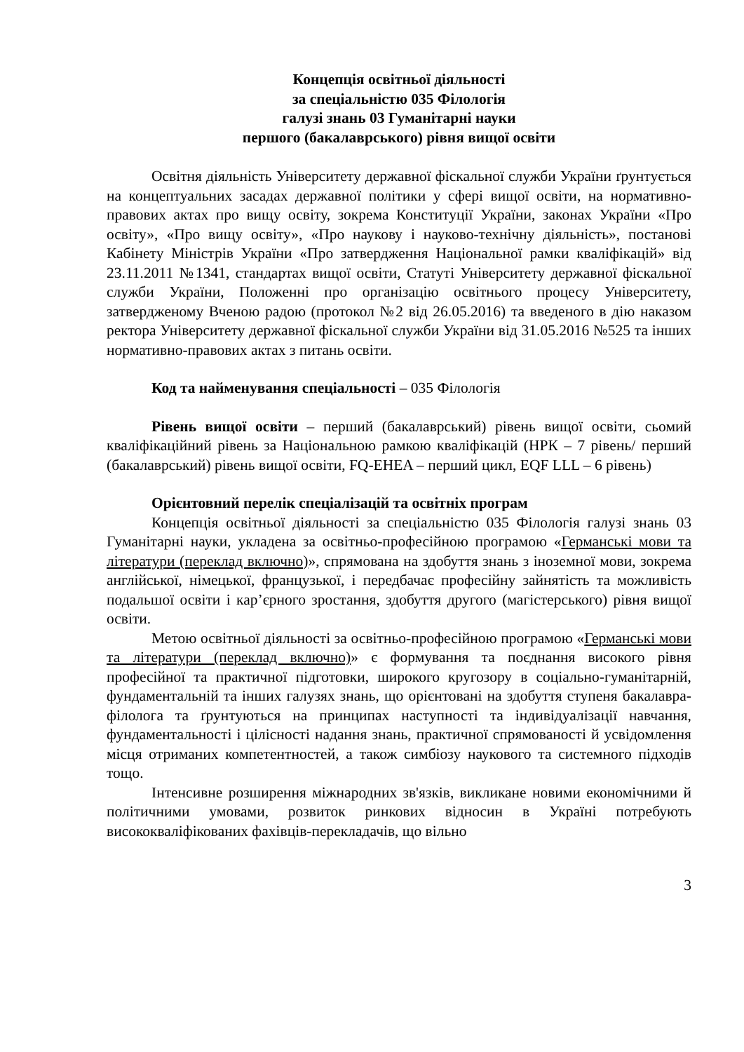Концепція освітньої діяльності
за спеціальністю 035 Філологія
галузі знань 03 Гуманітарні науки
першого (бакалаврського) рівня вищої освіти
Освітня діяльність Університету державної фіскальної служби України ґрунтується на концептуальних засадах державної політики у сфері вищої освіти, на нормативно-правових актах про вищу освіту, зокрема Конституції України, законах України «Про освіту», «Про вищу освіту», «Про наукову і науково-технічну діяльність», постанові Кабінету Міністрів України «Про затвердження Національної рамки кваліфікацій» від 23.11.2011 №1341, стандартах вищої освіти, Статуті Університету державної фіскальної служби України, Положенні про організацію освітнього процесу Університету, затвердженому Вченою радою (протокол №2 від 26.05.2016) та введеного в дію наказом ректора Університету державної фіскальної служби України від 31.05.2016 №525 та інших нормативно-правових актах з питань освіти.
Код та найменування спеціальності – 035 Філологія
Рівень вищої освіти – перший (бакалаврський) рівень вищої освіти, сьомий кваліфікаційний рівень за Національною рамкою кваліфікацій (НРК – 7 рівень/ перший (бакалаврський) рівень вищої освіти, FQ-EHEA – перший цикл, EQF LLL – 6 рівень)
Орієнтовний перелік спеціалізацій та освітніх програм
Концепція освітньої діяльності за спеціальністю 035 Філологія галузі знань 03 Гуманітарні науки, укладена за освітньо-професійною програмою «Германські мови та літератури (переклад включно)», спрямована на здобуття знань з іноземної мови, зокрема англійської, німецької, французької, і передбачає професійну зайнятість та можливість подальшої освіти і кар’єрного зростання, здобуття другого (магістерського) рівня вищої освіти.
Метою освітньої діяльності за освітньо-професійною програмою «Германські мови та літератури (переклад включно)» є формування та поєднання високого рівня професійної та практичної підготовки, широкого кругозору в соціально-гуманітарній, фундаментальній та інших галузях знань, що орієнтовані на здобуття ступеня бакалавра-філолога та ґрунтуються на принципах наступності та індивідуалізації навчання, фундаментальності і цілісності надання знань, практичної спрямованості й усвідомлення місця отриманих компетентностей, а також симбіозу наукового та системного підходів тощо.
Інтенсивне розширення міжнародних зв'язків, викликане новими економічними й політичними умовами, розвиток ринкових відносин в Україні потребують висококваліфікованих фахівців-перекладачів, що вільно
3